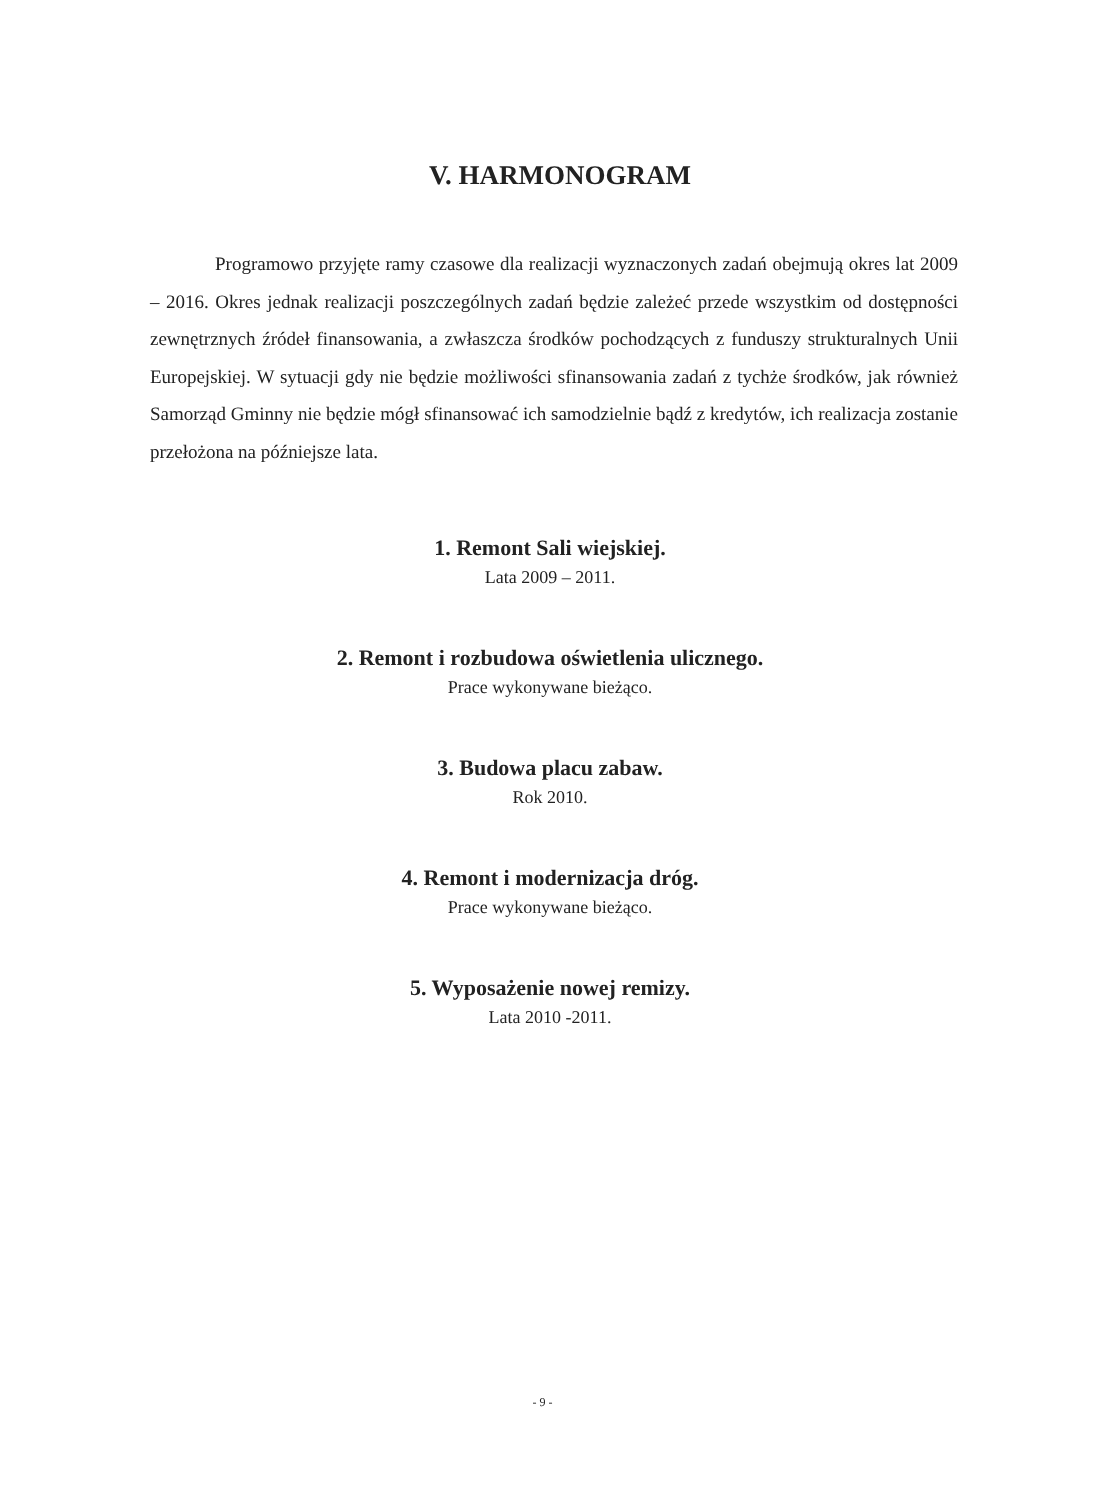V. HARMONOGRAM
Programowo przyjęte ramy czasowe dla realizacji wyznaczonych zadań obejmują okres lat 2009 – 2016. Okres jednak realizacji poszczególnych zadań będzie zależeć przede wszystkim od dostępności zewnętrznych źródeł finansowania, a zwłaszcza środków pochodzących z funduszy strukturalnych Unii Europejskiej. W sytuacji gdy nie będzie możliwości sfinansowania zadań z tychże środków, jak również Samorząd Gminny nie będzie mógł sfinansować ich samodzielnie bądź z kredytów, ich realizacja zostanie przełożona na późniejsze lata.
1. Remont Sali wiejskiej.
Lata 2009 – 2011.
2. Remont i rozbudowa oświetlenia ulicznego.
Prace wykonywane bieżąco.
3. Budowa placu zabaw.
Rok 2010.
4. Remont i modernizacja dróg.
Prace wykonywane bieżąco.
5. Wyposażenie nowej remizy.
Lata 2010 -2011.
- 9 -